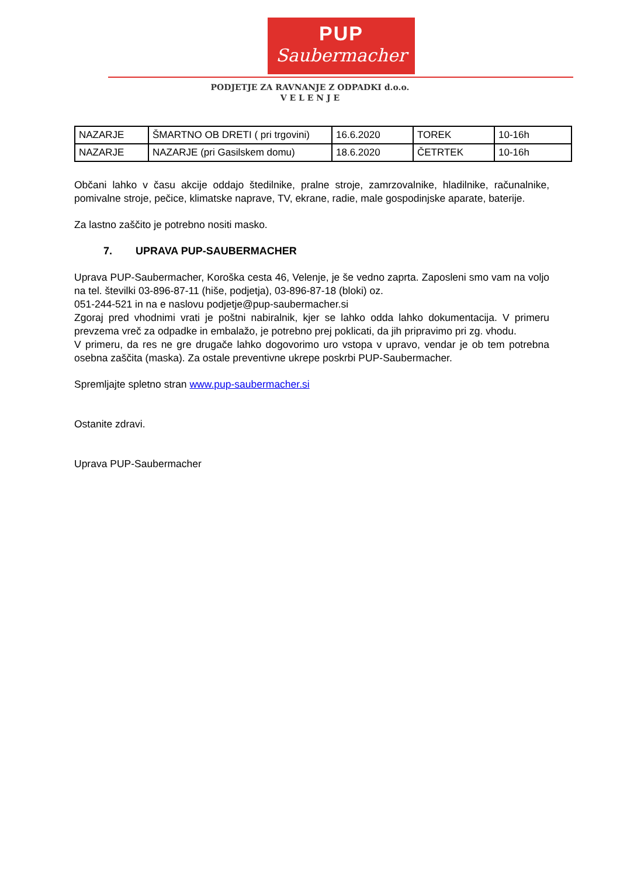PUP
Saubermacher
PODJETJE ZA RAVNANJE Z ODPADKI d.o.o.
V E L E N J E
| NAZARJE | ŠMARTNO OB DRETI ( pri trgovini) | 16.6.2020 | TOREK | 10-16h |
| NAZARJE | NAZARJE (pri Gasilskem domu) | 18.6.2020 | ČETRTEK | 10-16h |
Občani lahko v času akcije oddajo štedilnike, pralne stroje, zamrzovalnike, hladilnike, računalnike, pomivalne stroje, pečice, klimatske naprave, TV, ekrane, radie, male gospodinjske aparate, baterije.
Za lastno zaščito je potrebno nositi masko.
7. UPRAVA PUP-SAUBERMACHER
Uprava PUP-Saubermacher, Koroška cesta 46, Velenje, je še vedno zaprta. Zaposleni smo vam na voljo na tel. številki 03-896-87-11 (hiše, podjetja), 03-896-87-18 (bloki) oz.
051-244-521 in na e naslovu podjetje@pup-saubermacher.si
Zgoraj pred vhodnimi vrati je poštni nabiralnik, kjer se lahko odda lahko dokumentacija. V primeru prevzema vreč za odpadke in embalažo, je potrebno prej poklicati, da jih pripravimo pri zg. vhodu.
V primeru, da res ne gre drugače lahko dogovorimo uro vstopa v upravo, vendar je ob tem potrebna osebna zaščita (maska). Za ostale preventivne ukrepe poskrbi PUP-Saubermacher.
Spremljajte spletno stran www.pup-saubermacher.si
Ostanite zdravi.
Uprava PUP-Saubermacher